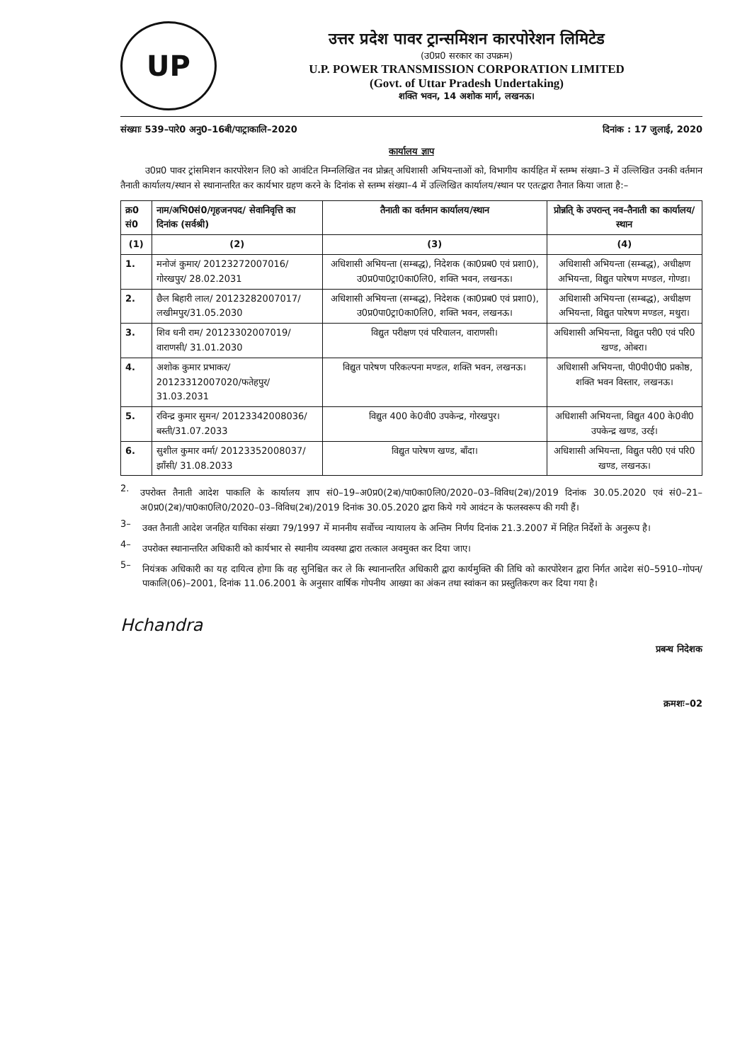UP
उत्तर प्रदेश पावर ट्रान्समिशन कारपोरेशन लिमिटेड
(उ0प्र0 सरकार का उपक्रम)
U.P. POWER TRANSMISSION CORPORATION LIMITED
(Govt. of Uttar Pradesh Undertaking)
शक्ति भवन, 14 अशोक मार्ग, लखनऊ।
संख्याः 539–पारे0 अनु0–16बी/पाट्राकालि–2020 दिनांक : 17 जुलाई, 2020
कार्यालय ज्ञाप
उ0प्र0 पावर ट्रांसमिशन कारपोरेशन लि0 को आवंटित निम्नलिखित नव प्रोन्नत् अधिशासी अभियन्ताओं को, विभागीय कार्यहित में स्तम्भ संख्या–3 में उल्लिखित उनकी वर्तमान तैनाती कार्यालय/स्थान से स्थानान्तरित कर कार्यभार ग्रहण करने के दिनांक से स्तम्भ संख्या–4 में उल्लिखित कार्यालय/स्थान पर एतत्द्वारा तैनात किया जाता है:–
| क्र0 सं0 | नाम/अभि0सं0/गृहजनपद/ सेवानिवृत्ति का दिनांक (सर्वश्री) | तैनाती का वर्तमान कार्यालय/स्थान | प्रोन्नति् के उपरान्त् नव–तैनाती का कार्यालय/स्थान |
| --- | --- | --- | --- |
| (1) | (2) | (3) | (4) |
| 1. | मनोजं कुमार/ 20123272007016/गोरखपुर/ 28.02.2031 | अधिशासी अभियन्ता (सम्बद्ध), निदेशक (का0प्रब0 एवं प्रशा0), उ0प्र0पा0ट्रा0का0लि0, शक्ति भवन, लखनऊ। | अधिशासी अभियन्ता (सम्बद्ध), अधीक्षण अभियन्ता, विद्युत पारेषण मण्डल, गोण्डा। |
| 2. | छैल बिहारी लाल/ 20123282007017/ लखीमपुर/31.05.2030 | अधिशासी अभियन्ता (सम्बद्ध), निदेशक (का0प्रब0 एवं प्रशा0), उ0प्र0पा0ट्रा0का0लि0, शक्ति भवन, लखनऊ। | अधिशासी अभियन्ता (सम्बद्ध), अधीक्षण अभियन्ता, विद्युत पारेषण मण्डल, मथुरा। |
| 3. | शिव धनी राम/ 20123302007019/वाराणसी/ 31.01.2030 | विद्युत परीक्षण एवं परिचालन, वाराणसी। | अधिशासी अभियन्ता, विद्युत परी0 एवं परि0 खण्ड, ओबरा। |
| 4. | अशोक कुमार प्रभाकर/ 20123312007020/फतेहपुर/ 31.03.2031 | विद्युत पारेषण परिकल्पना मण्डल, शक्ति भवन, लखनऊ। | अधिशासी अभियन्ता, पी0पी0पी0 प्रकोष्ठ, शक्ति भवन विस्तार, लखनऊ। |
| 5. | रविन्द्र कुमार सुमन/ 20123342008036/ बस्ती/31.07.2033 | विद्युत 400 के0वी0 उपकेन्द्र, गोरखपुर। | अधिशासी अभियन्ता, विद्युत 400 के0वी0 उपकेन्द्र खण्ड, उरई। |
| 6. | सुशील कुमार वर्मा/ 20123352008037/झाँसी/ 31.08.2033 | विद्युत पारेषण खण्ड, बाँदा। | अधिशासी अभियन्ता, विद्युत परी0 एवं परि0 खण्ड, लखनऊ। |
2.
उपरोक्त तैनाती आदेश पाकालि के कार्यालय ज्ञाप सं0–19–अ0प्र0(2ब)/पा0का0लि0/2020–03–विविध(2ब)/2019 दिनांक 30.05.2020 एवं सं0–21–अ0प्र0(2ब)/पा0का0लि0/2020–03–विविध(2ब)/2019 दिनांक 30.05.2020 द्वारा किये गये आवंटन के फलस्वरूप की गयी हैं।
3–
उक्त तैनाती आदेश जनहित याचिका संख्या 79/1997 में माननीय सर्वोच्च न्यायालय के अन्तिम निर्णय दिनांक 21.3.2007 में निहित निर्देशों के अनुरूप है।
4–
उपरोक्त स्थानान्तरित अधिकारी को कार्यभार से स्थानीय व्यवस्था द्वारा तत्काल अवमुक्त कर दिया जाए।
5–
नियंत्रक अधिकारी का यह दायित्व होगा कि वह सुनिश्चित कर ले कि स्थानान्तरित अधिकारी द्वारा कार्यमुक्ति की तिथि को कारपोरेशन द्वारा निर्गत आदेश सं0–5910–गोपन/पाकालि(06)–2001, दिनांक 11.06.2001 के अनुसार वार्षिक गोपनीय आख्या का अंकन तथा स्वांकन का प्रस्तुतिकरण कर दिया गया है।
Hchandra प्रबन्ध निदेशक
क्रमशः–02